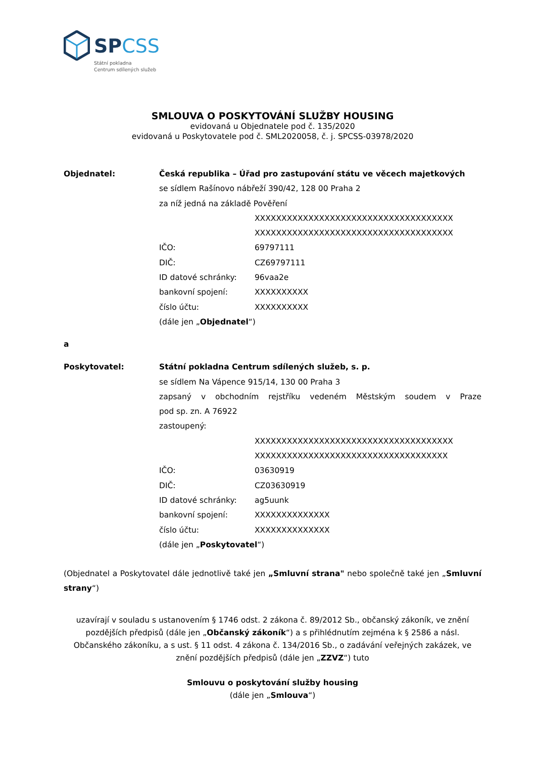SPCSS
Státní pokladna
Centrum sdílených služeb
SMLOUVA O POSKYTOVÁNÍ SLUŽBY HOUSING
evidovaná u Objednatele pod č. 135/2020
evidovaná u Poskytovatele pod č. SML2020058, č. j. SPCSS-03978/2020
Objednatel: Česká republika – Úřad pro zastupování státu ve věcech majetkových
se sídlem Rašínovo nábřeží 390/42, 128 00 Praha 2
za níž jedná na základě Pověření
XXXXXXXXXXXXXXXXXXXXXXXXXXXXXXXXXXXXX
XXXXXXXXXXXXXXXXXXXXXXXXXXXXXXXXXXXXX
IČO:
DIČ:
ID datové schránky:
bankovní spojení:
číslo účtu:
69797111
CZ69797111
96vaa2e
XXXXXXXXXX
XXXXXXXXXX
(dále jen „Objednatel“)
a
Poskytovatel: Státní pokladna Centrum sdílených služeb, s. p.
se sídlem Na Vápence 915/14, 130 00 Praha 3
zapsaný v obchodním rejstříku vedeném Městským soudem v Praze
pod sp. zn. A 76922
zastoupený:
XXXXXXXXXXXXXXXXXXXXXXXXXXXXXXXXXXXXX
XXXXXXXXXXXXXXXXXXXXXXXXXXXXXXXXXXXX
IČO:
DIČ:
ID datové schránky:
bankovní spojení:
číslo účtu:
03630919
CZ03630919
ag5uunk
XXXXXXXXXXXXXX
XXXXXXXXXXXXXX
(dále jen „Poskytovatel“)
(Objednatel a Poskytovatel dále jednotlivě také jen „Smluvní strana" nebo společně také jen „Smluvní strany“)
uzavírají v souladu s ustanovením § 1746 odst. 2 zákona č. 89/2012 Sb., občanský zákoník, ve znění pozdějších předpisů (dále jen „Občanský zákoník“) a s přihlédnutím zejména k § 2586 a násl. Občanského zákoníku, a s ust. § 11 odst. 4 zákona č. 134/2016 Sb., o zadávání veřejných zakázek, ve znění pozdějších předpisů (dále jen „ZZVZ“) tuto
Smlouvu o poskytování služby housing
(dále jen „Smlouva“)